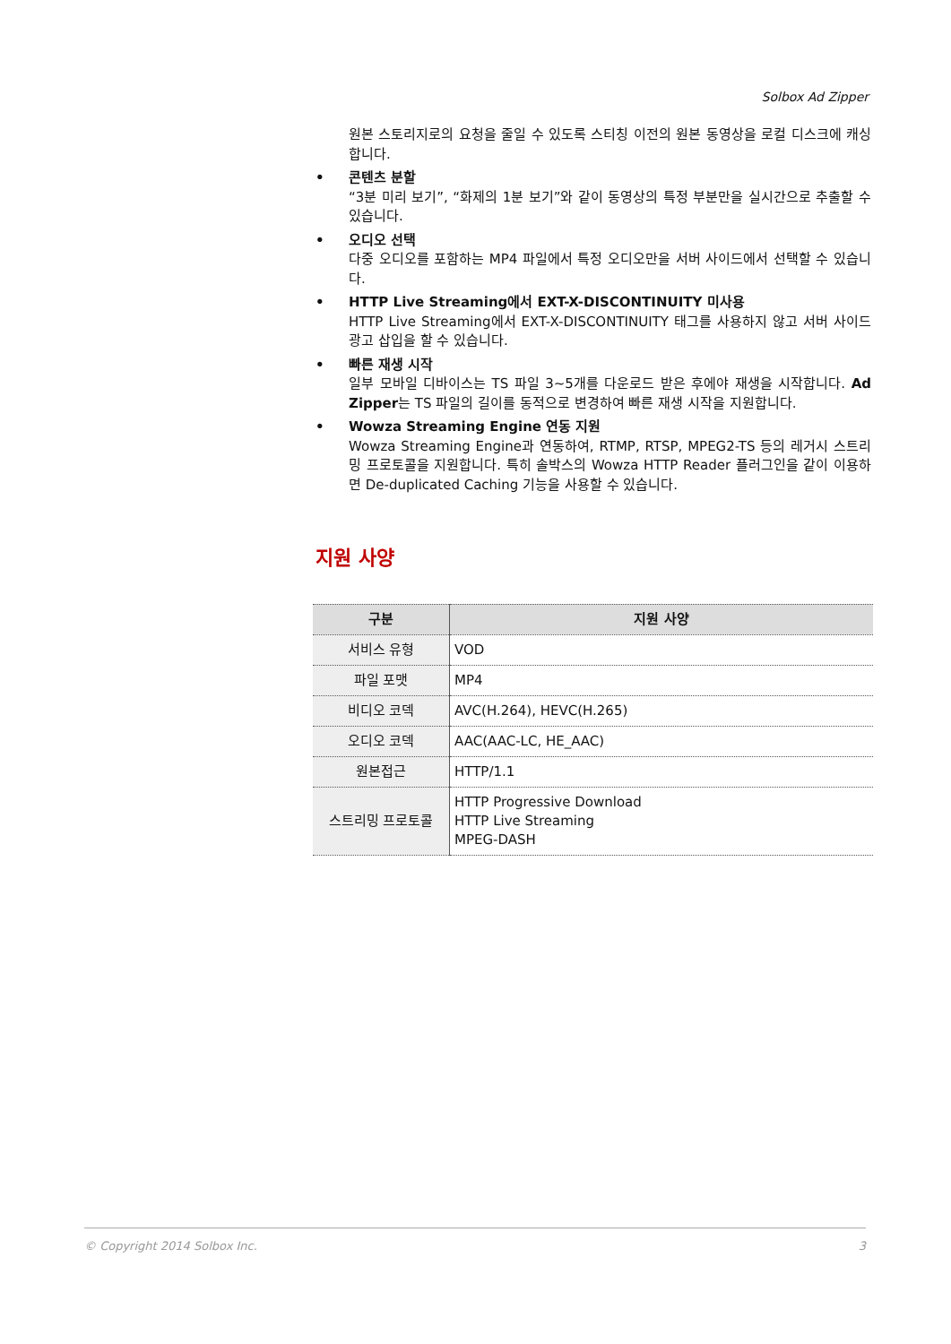Solbox Ad Zipper
원본 스토리지로의 요청을 줄일 수 있도록 스티칭 이전의 원본 동영상을 로컬 디스크에 캐싱합니다.
• 콘텐츠 분할
“3분 미리 보기”, “화제의 1분 보기”와 같이 동영상의 특정 부분만을 실시간으로 추출할 수 있습니다.
• 오디오 선택
다중 오디오를 포함하는 MP4 파일에서 특정 오디오만을 서버 사이드에서 선택할 수 있습니다.
• HTTP Live Streaming에서 EXT-X-DISCONTINUITY 미사용
HTTP Live Streaming에서 EXT-X-DISCONTINUITY 태그를 사용하지 않고 서버 사이드 광고 삽입을 할 수 있습니다.
• 빠른 재생 시작
일부 모바일 디바이스는 TS 파일 3~5개를 다운로드 받은 후에야 재생을 시작합니다. Ad Zipper는 TS 파일의 길이를 동적으로 변경하여 빠른 재생 시작을 지원합니다.
• Wowza Streaming Engine 연동 지원
Wowza Streaming Engine과 연동하여, RTMP, RTSP, MPEG2-TS 등의 레거시 스트리밍 프로토콜을 지원합니다. 특히 솔박스의 Wowza HTTP Reader 플러그인을 같이 이용하면 De-duplicated Caching 기능을 사용할 수 있습니다.
지원 사양
| 구분 | 지원 사양 |
| --- | --- |
| 서비스 유형 | VOD |
| 파일 포맷 | MP4 |
| 비디오 코덱 | AVC(H.264), HEVC(H.265) |
| 오디오 코덱 | AAC(AAC-LC, HE_AAC) |
| 원본접근 | HTTP/1.1 |
| 스트리밍 프로토콜 | HTTP Progressive Download HTTP Live Streaming MPEG-DASH |
© Copyright 2014 Solbox Inc. 3